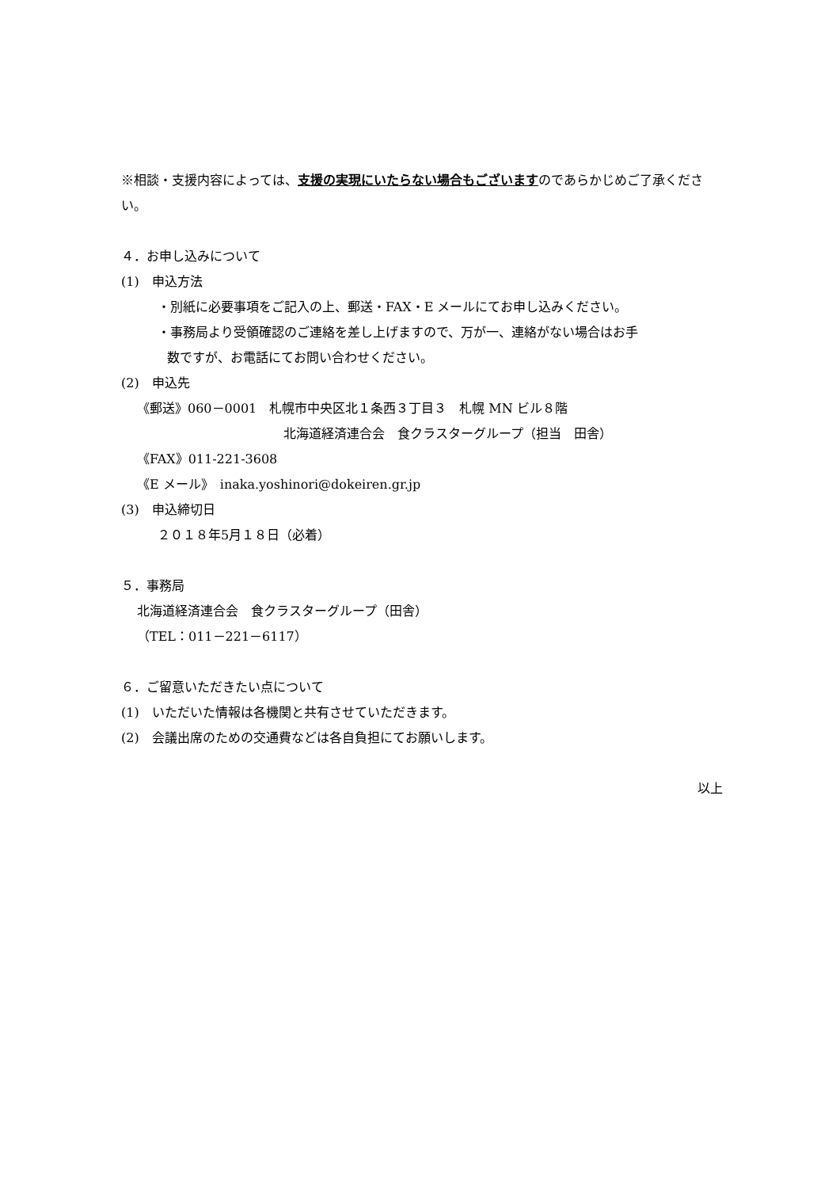※相談・支援内容によっては、支援の実現にいたらない場合もございますのであらかじめご了承ください。
４．お申し込みについて
(1)　申込方法
・別紙に必要事項をご記入の上、郵送・FAX・E メールにてお申し込みください。
・事務局より受領確認のご連絡を差し上げますので、万が一、連絡がない場合はお手
数ですが、お電話にてお問い合わせください。
(2)　申込先
《郵送》060－0001　札幌市中央区北１条西３丁目３　札幌 MN ビル８階
北海道経済連合会　食クラスターグループ（担当　田舎）
《FAX》011-221-3608
《E メール》　inaka.yoshinori@dokeiren.gr.jp
(3)　申込締切日
２０１８年5月１８日（必着）
５．事務局
北海道経済連合会　食クラスターグループ（田舎）
（TEL：011－221－6117）
６．ご留意いただきたい点について
(1)　いただいた情報は各機関と共有させていただきます。
(2)　会議出席のための交通費などは各自負担にてお願いします。
以上